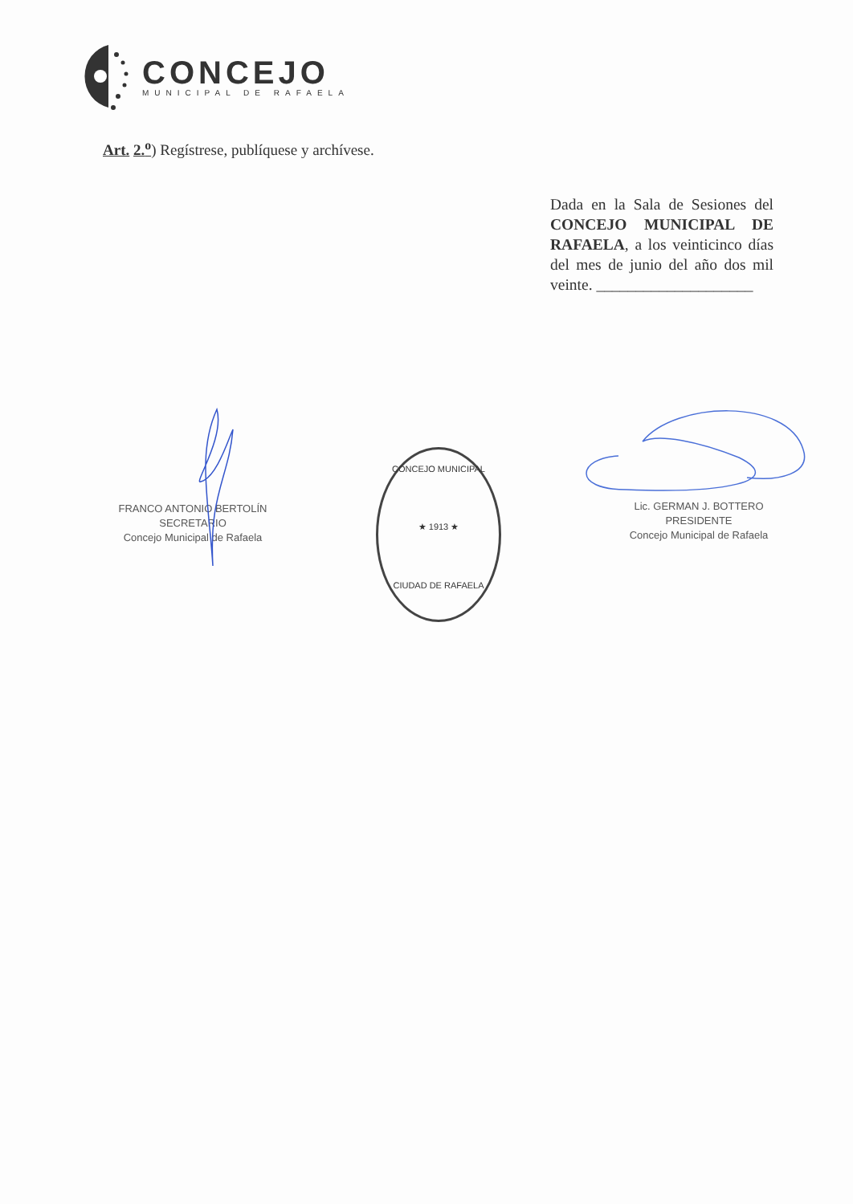CONCEJO
MUNICIPAL DE RAFAELA
Art. 2.<sup>o</sup>) Regístrese, publíquese y archívese.
Dada en la Sala de Sesiones del CONCEJO MUNICIPAL DE RAFAELA, a los veinticinco días del mes de junio del año dos mil veinte. ____________________
FRANCO ANTONIO BERTOLÍN
SECRETARIO
Concejo Municipal de Rafaela
CONCEJO MUNICIPAL
★ 1913 ★
CIUDAD DE RAFAELA
Lic. GERMAN J. BOTTERO
PRESIDENTE
Concejo Municipal de Rafaela